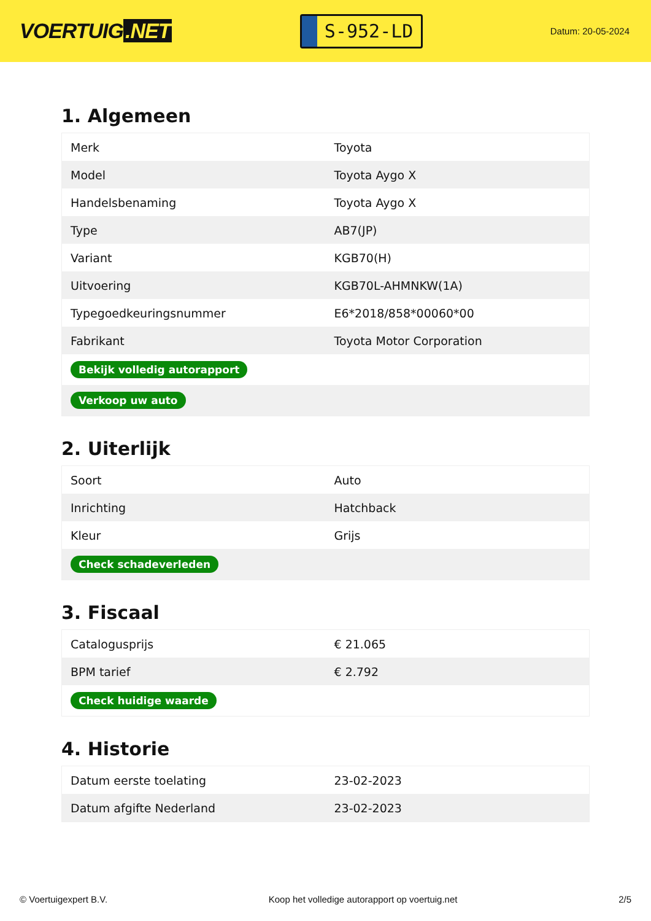VOERTUIG.NET
S-952-LD
Datum: 20-05-2024
1. Algemeen
| Merk | Toyota |
| Model | Toyota Aygo X |
| Handelsbenaming | Toyota Aygo X |
| Type | AB7(JP) |
| Variant | KGB70(H) |
| Uitvoering | KGB70L-AHMNKW(1A) |
| Typegoedkeuringsnummer | E6*2018/858*00060*00 |
| Fabrikant | Toyota Motor Corporation |
| Bekijk volledig autorapport | |
| Verkoop uw auto | |
2. Uiterlijk
| Soort | Auto |
| Inrichting | Hatchback |
| Kleur | Grijs |
| Check schadeverleden | |
3. Fiscaal
| Catalogusprijs | € 21.065 |
| BPM tarief | € 2.792 |
| Check huidige waarde | |
4. Historie
| Datum eerste toelating | 23-02-2023 |
| Datum afgifte Nederland | 23-02-2023 |
© Voertuigexpert B.V. Koop het volledige autorapport op voertuig.net 2/5